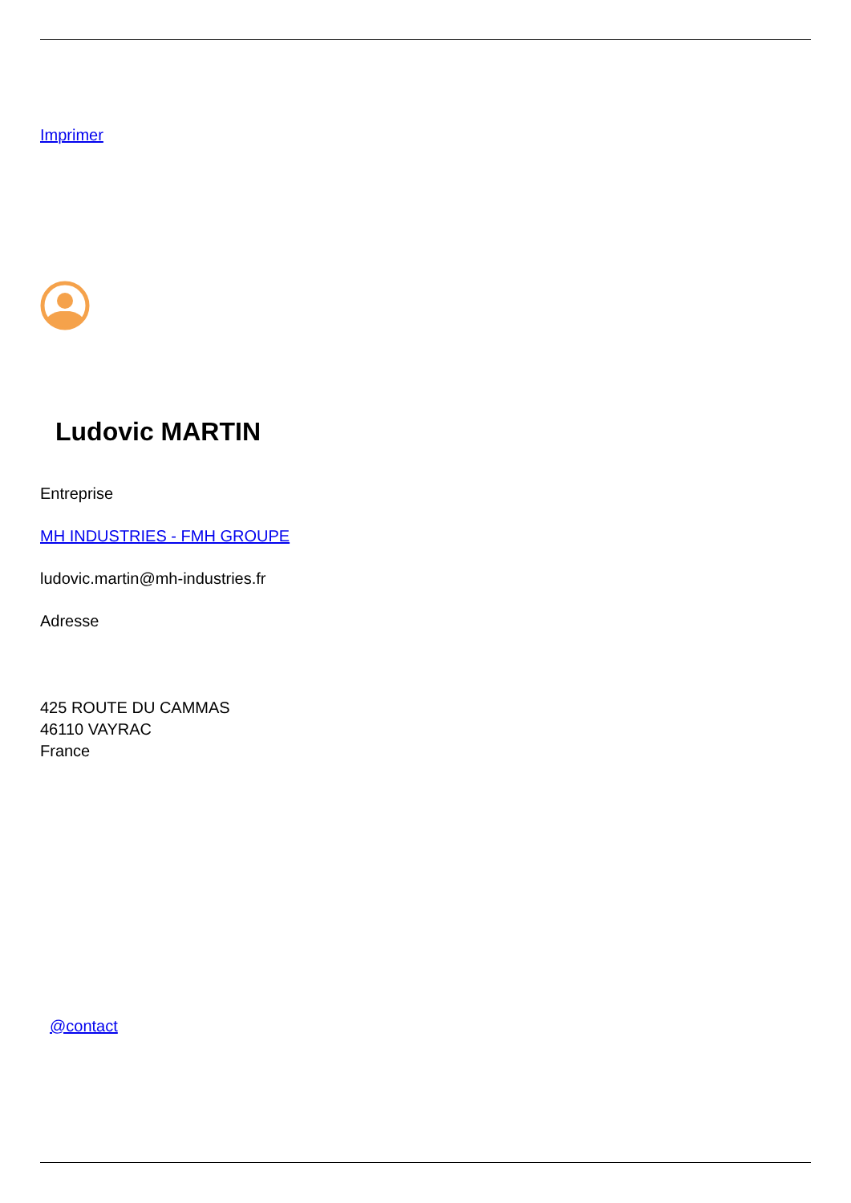Imprimer
Ludovic MARTIN
Entreprise
MH INDUSTRIES - FMH GROUPE
ludovic.martin@mh-industries.fr
Adresse
425 ROUTE DU CAMMAS
46110 VAYRAC
France
@contact